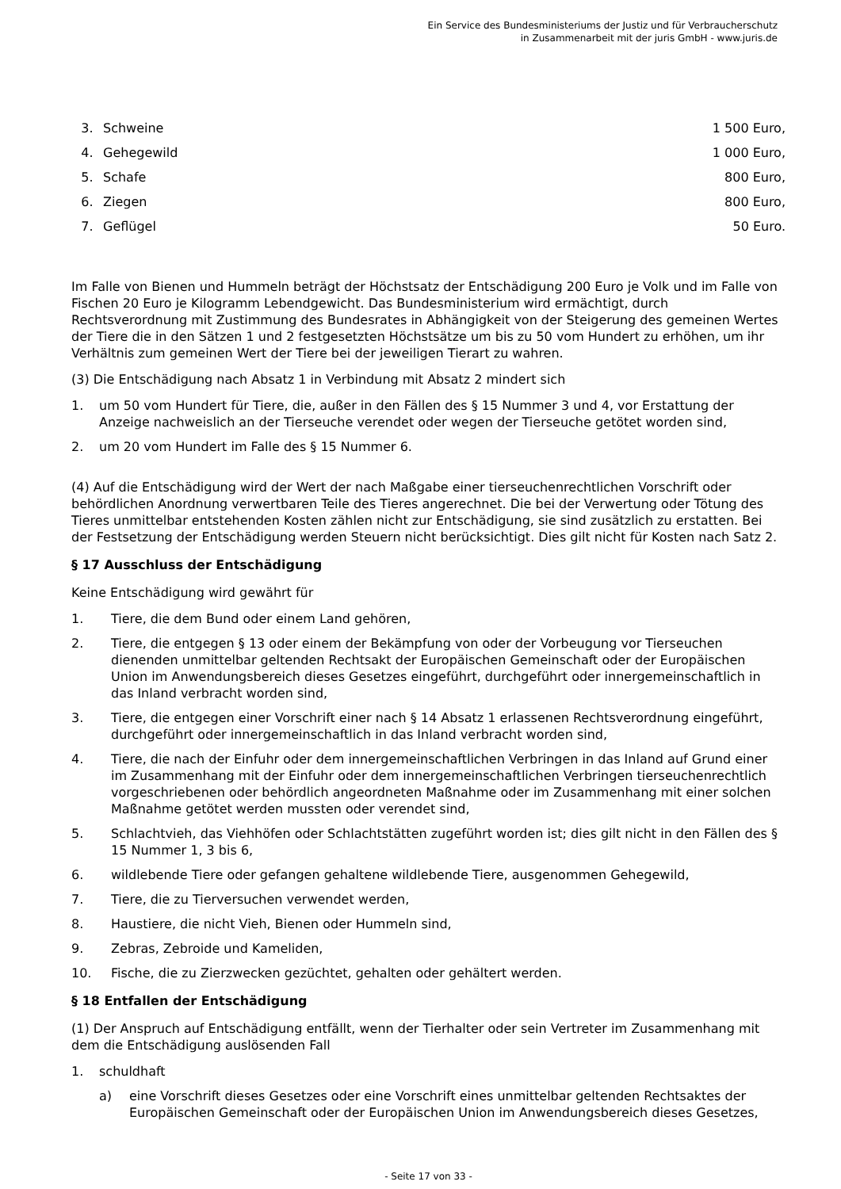Ein Service des Bundesministeriums der Justiz und für Verbraucherschutz
in Zusammenarbeit mit der juris GmbH - www.juris.de
| 3. | Schweine | 1 500 Euro, |
| 4. | Gehegewild | 1 000 Euro, |
| 5. | Schafe | 800 Euro, |
| 6. | Ziegen | 800 Euro, |
| 7. | Geflügel | 50 Euro. |
Im Falle von Bienen und Hummeln beträgt der Höchstsatz der Entschädigung 200 Euro je Volk und im Falle von Fischen 20 Euro je Kilogramm Lebendgewicht. Das Bundesministerium wird ermächtigt, durch Rechtsverordnung mit Zustimmung des Bundesrates in Abhängigkeit von der Steigerung des gemeinen Wertes der Tiere die in den Sätzen 1 und 2 festgesetzten Höchstsätze um bis zu 50 vom Hundert zu erhöhen, um ihr Verhältnis zum gemeinen Wert der Tiere bei der jeweiligen Tierart zu wahren.
(3) Die Entschädigung nach Absatz 1 in Verbindung mit Absatz 2 mindert sich
1. um 50 vom Hundert für Tiere, die, außer in den Fällen des § 15 Nummer 3 und 4, vor Erstattung der Anzeige nachweislich an der Tierseuche verendet oder wegen der Tierseuche getötet worden sind,
2. um 20 vom Hundert im Falle des § 15 Nummer 6.
(4) Auf die Entschädigung wird der Wert der nach Maßgabe einer tierseuchenrechtlichen Vorschrift oder behördlichen Anordnung verwertbaren Teile des Tieres angerechnet. Die bei der Verwertung oder Tötung des Tieres unmittelbar entstehenden Kosten zählen nicht zur Entschädigung, sie sind zusätzlich zu erstatten. Bei der Festsetzung der Entschädigung werden Steuern nicht berücksichtigt. Dies gilt nicht für Kosten nach Satz 2.
§ 17 Ausschluss der Entschädigung
Keine Entschädigung wird gewährt für
1. Tiere, die dem Bund oder einem Land gehören,
2. Tiere, die entgegen § 13 oder einem der Bekämpfung von oder der Vorbeugung vor Tierseuchen dienenden unmittelbar geltenden Rechtsakt der Europäischen Gemeinschaft oder der Europäischen Union im Anwendungsbereich dieses Gesetzes eingeführt, durchgeführt oder innergemeinschaftlich in das Inland verbracht worden sind,
3. Tiere, die entgegen einer Vorschrift einer nach § 14 Absatz 1 erlassenen Rechtsverordnung eingeführt, durchgeführt oder innergemeinschaftlich in das Inland verbracht worden sind,
4. Tiere, die nach der Einfuhr oder dem innergemeinschaftlichen Verbringen in das Inland auf Grund einer im Zusammenhang mit der Einfuhr oder dem innergemeinschaftlichen Verbringen tierseuchenrechtlich vorgeschriebenen oder behördlich angeordneten Maßnahme oder im Zusammenhang mit einer solchen Maßnahme getötet werden mussten oder verendet sind,
5. Schlachtvieh, das Viehhöfen oder Schlachtstätten zugeführt worden ist; dies gilt nicht in den Fällen des § 15 Nummer 1, 3 bis 6,
6. wildlebende Tiere oder gefangen gehaltene wildlebende Tiere, ausgenommen Gehegewild,
7. Tiere, die zu Tierversuchen verwendet werden,
8. Haustiere, die nicht Vieh, Bienen oder Hummeln sind,
9. Zebras, Zebroide und Kameliden,
10. Fische, die zu Zierzwecken gezüchtet, gehalten oder gehältert werden.
§ 18 Entfallen der Entschädigung
(1) Der Anspruch auf Entschädigung entfällt, wenn der Tierhalter oder sein Vertreter im Zusammenhang mit dem die Entschädigung auslösenden Fall
1. schuldhaft
a) eine Vorschrift dieses Gesetzes oder eine Vorschrift eines unmittelbar geltenden Rechtsaktes der Europäischen Gemeinschaft oder der Europäischen Union im Anwendungsbereich dieses Gesetzes,
- Seite 17 von 33 -